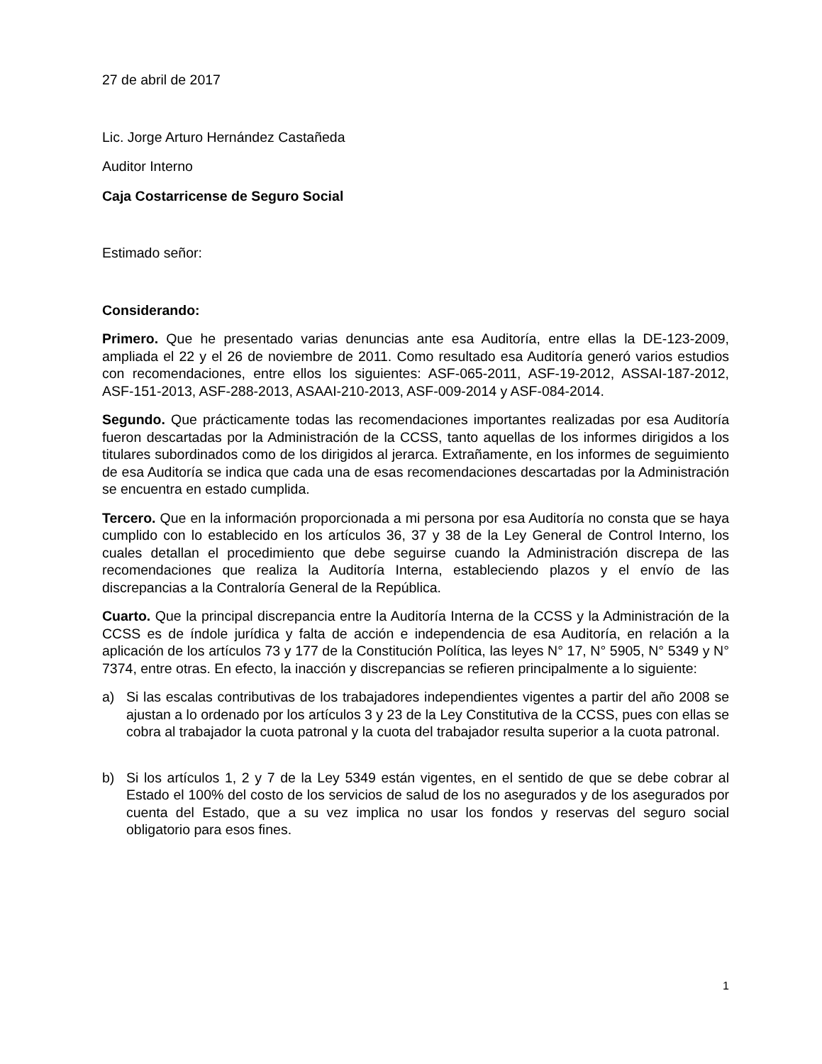27 de abril de 2017
Lic. Jorge Arturo Hernández Castañeda
Auditor Interno
Caja Costarricense de Seguro Social
Estimado señor:
Considerando:
Primero. Que he presentado varias denuncias ante esa Auditoría, entre ellas la DE-123-2009, ampliada el 22 y el 26 de noviembre de 2011. Como resultado esa Auditoría generó varios estudios con recomendaciones, entre ellos los siguientes: ASF-065-2011, ASF-19-2012, ASSAI-187-2012, ASF-151-2013, ASF-288-2013, ASAAI-210-2013, ASF-009-2014 y ASF-084-2014.
Segundo. Que prácticamente todas las recomendaciones importantes realizadas por esa Auditoría fueron descartadas por la Administración de la CCSS, tanto aquellas de los informes dirigidos a los titulares subordinados como de los dirigidos al jerarca. Extrañamente, en los informes de seguimiento de esa Auditoría se indica que cada una de esas recomendaciones descartadas por la Administración se encuentra en estado cumplida.
Tercero. Que en la información proporcionada a mi persona por esa Auditoría no consta que se haya cumplido con lo establecido en los artículos 36, 37 y 38 de la Ley General de Control Interno, los cuales detallan el procedimiento que debe seguirse cuando la Administración discrepa de las recomendaciones que realiza la Auditoría Interna, estableciendo plazos y el envío de las discrepancias a la Contraloría General de la República.
Cuarto. Que la principal discrepancia entre la Auditoría Interna de la CCSS y la Administración de la CCSS es de índole jurídica y falta de acción e independencia de esa Auditoría, en relación a la aplicación de los artículos 73 y 177 de la Constitución Política, las leyes N° 17, N° 5905, N° 5349 y N° 7374, entre otras. En efecto, la inacción y discrepancias se refieren principalmente a lo siguiente:
a) Si las escalas contributivas de los trabajadores independientes vigentes a partir del año 2008 se ajustan a lo ordenado por los artículos 3 y 23 de la Ley Constitutiva de la CCSS, pues con ellas se cobra al trabajador la cuota patronal y la cuota del trabajador resulta superior a la cuota patronal.
b) Si los artículos 1, 2 y 7 de la Ley 5349 están vigentes, en el sentido de que se debe cobrar al Estado el 100% del costo de los servicios de salud de los no asegurados y de los asegurados por cuenta del Estado, que a su vez implica no usar los fondos y reservas del seguro social obligatorio para esos fines.
1